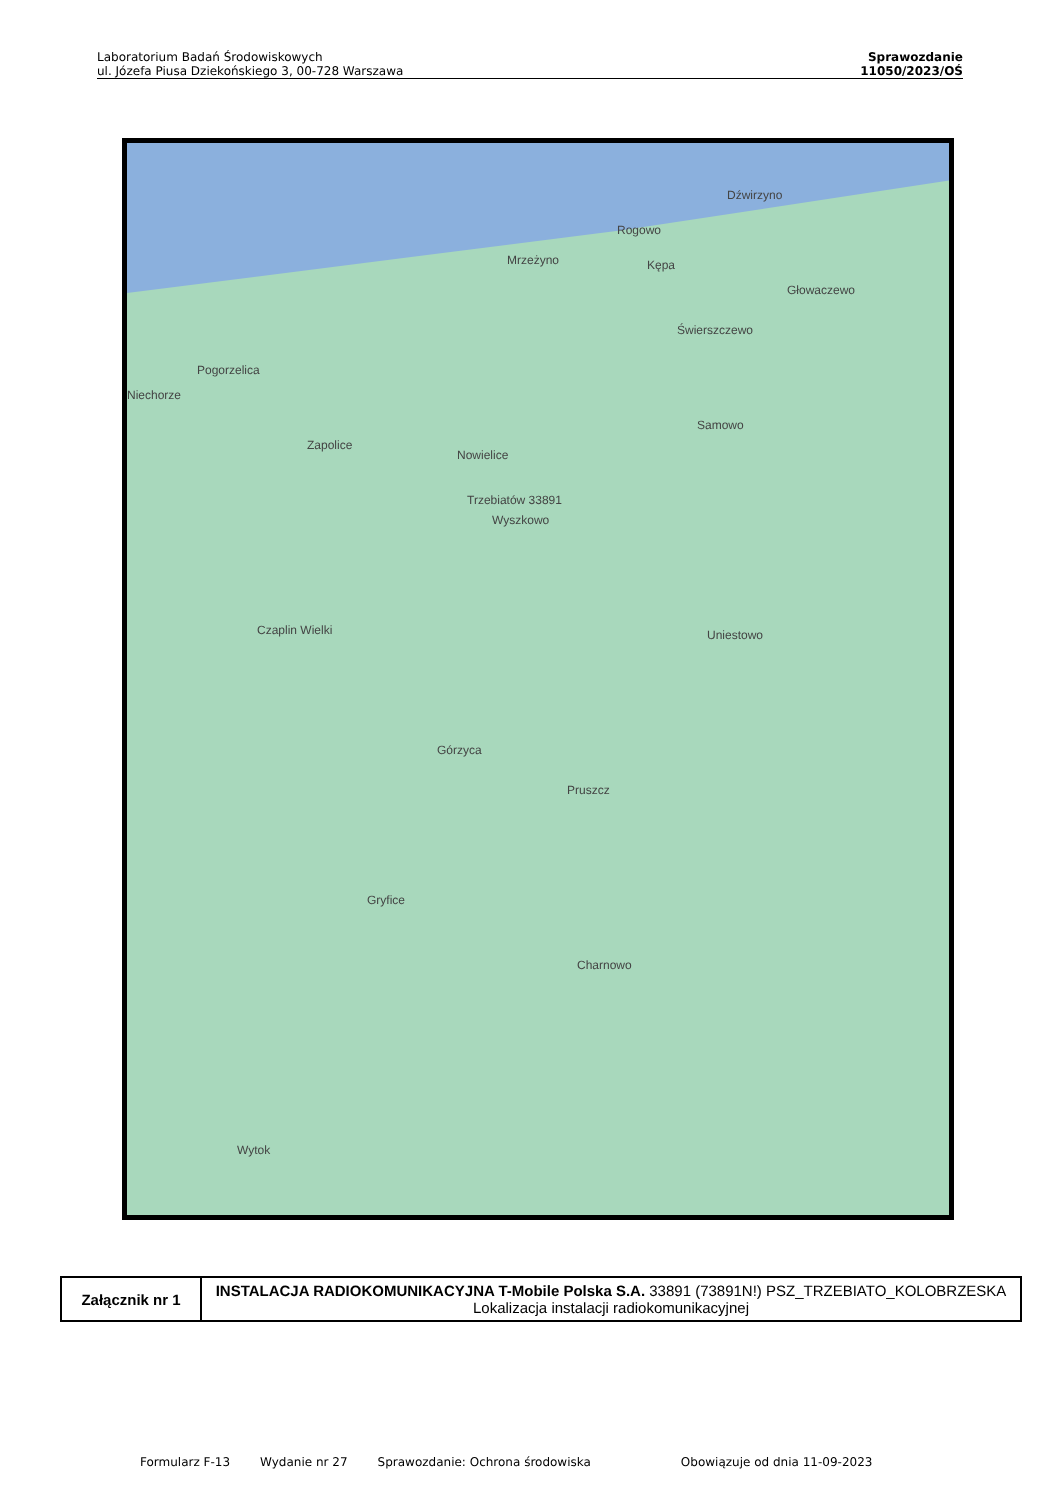Laboratorium Badań Środowiskowych
ul. Józefa Piusa Dziekońskiego 3, 00-728 Warszawa
Sprawozdanie
11050/2023/OŚ
Dźwirzyno
Rogowo
Mrzeżyno Kępa
Głowaczewo
Świerszczewo
Pogorzelica
Niechorze
Samowo
Zapolice
Nowielice
Trzebiatów 33891
Wyszkowo
Uniestowo Czaplin Wielki
Górzyca
Pruszcz
Gryfice
Charnowo
Wytok
| Załącznik nr 1 | INSTALACJA RADIOKOMUNIKACYJNA T-Mobile Polska S.A. 33891 (73891N!) PSZ_TRZEBIATO_KOLOBRZESKA Lokalizacja instalacji radiokomunikacyjnej |
Formularz F-13 Wydanie nr 27 Sprawozdanie: Ochrona środowiska Obowiązuje od dnia 11-09-2023